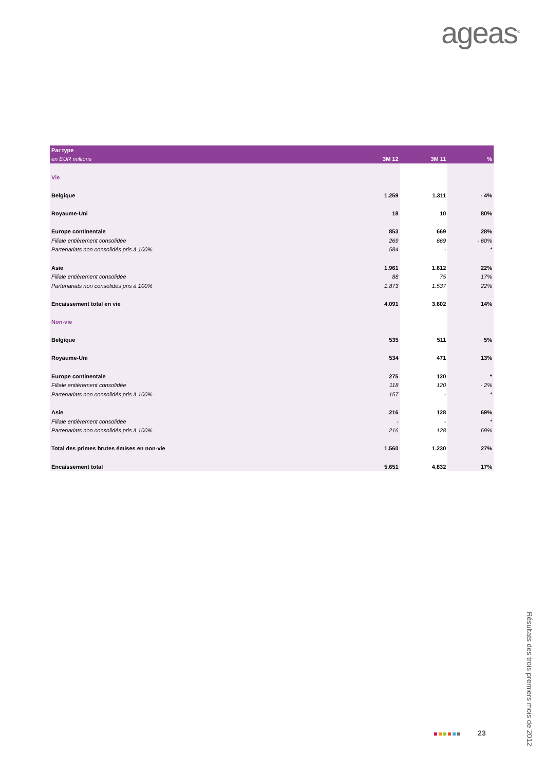ageas<sup>®</sup>
| Par type | | | |
| --- | --- | --- | --- |
| en EUR millions | 3M 12 | 3M 11 | % |
| Vie | | | |
| Belgique | 1.259 | 1.311 | - 4% |
| Royaume-Uni | 18 | 10 | 80% |
| Europe continentale | 853 | 669 | 28% |
| Filiale entièrement consolidée | 269 | 669 | - 60% |
| Partenariats non consolidés pris à 100% | 584 | - | * |
| Asie | 1.961 | 1.612 | 22% |
| Filiale entièrement consolidée | 88 | 75 | 17% |
| Partenariats non consolidés pris à 100% | 1.873 | 1.537 | 22% |
| Encaissement total en vie | 4.091 | 3.602 | 14% |
| Non-vie | | | |
| Belgique | 535 | 511 | 5% |
| Royaume-Uni | 534 | 471 | 13% |
| Europe continentale | 275 | 120 | * |
| Filiale entièrement consolidée | 118 | 120 | - 2% |
| Partenariats non consolidés pris à 100% | 157 | - | * |
| Asie | 216 | 128 | 69% |
| Filiale entièrement consolidée | - | - | * |
| Partenariats non consolidés pris à 100% | 216 | 128 | 69% |
| Total des primes brutes émises en non-vie | 1.560 | 1.230 | 27% |
| Encaissement total | 5.651 | 4.832 | 17% |
23
Résultats des trois premiers mois de 2012